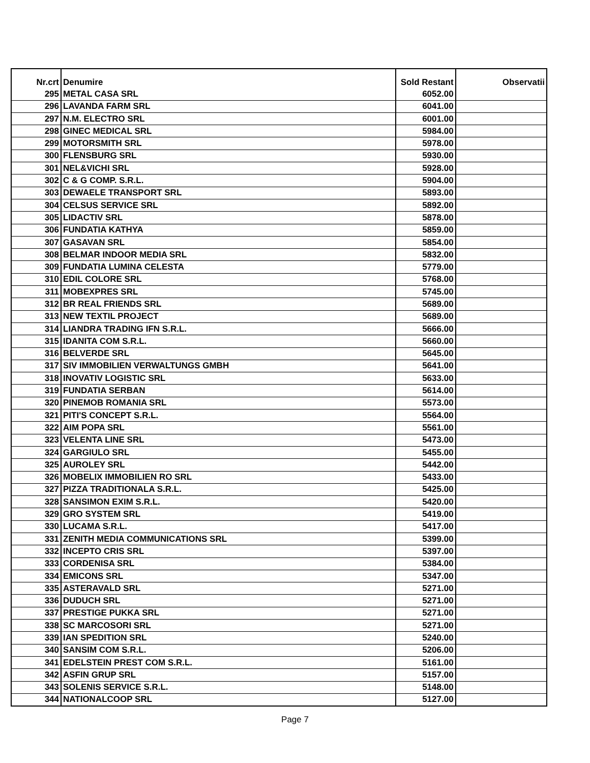| Nr.crt | Denumire | Sold Restant | Observatii |
| --- | --- | --- | --- |
| 295 | METAL CASA SRL | 6052.00 | |
| 296 | LAVANDA FARM SRL | 6041.00 | |
| 297 | N.M. ELECTRO SRL | 6001.00 | |
| 298 | GINEC MEDICAL SRL | 5984.00 | |
| 299 | MOTORSMITH SRL | 5978.00 | |
| 300 | FLENSBURG SRL | 5930.00 | |
| 301 | NEL&VICHI SRL | 5928.00 | |
| 302 | C & G COMP. S.R.L. | 5904.00 | |
| 303 | DEWAELE TRANSPORT SRL | 5893.00 | |
| 304 | CELSUS SERVICE SRL | 5892.00 | |
| 305 | LIDACTIV SRL | 5878.00 | |
| 306 | FUNDATIA KATHYA | 5859.00 | |
| 307 | GASAVAN SRL | 5854.00 | |
| 308 | BELMAR INDOOR MEDIA SRL | 5832.00 | |
| 309 | FUNDATIA LUMINA CELESTA | 5779.00 | |
| 310 | EDIL COLORE SRL | 5768.00 | |
| 311 | MOBEXPRES SRL | 5745.00 | |
| 312 | BR REAL FRIENDS SRL | 5689.00 | |
| 313 | NEW TEXTIL PROJECT | 5689.00 | |
| 314 | LIANDRA TRADING IFN S.R.L. | 5666.00 | |
| 315 | IDANITA COM S.R.L. | 5660.00 | |
| 316 | BELVERDE SRL | 5645.00 | |
| 317 | SIV IMMOBILIEN VERWALTUNGS GMBH | 5641.00 | |
| 318 | INOVATIV LOGISTIC SRL | 5633.00 | |
| 319 | FUNDATIA SERBAN | 5614.00 | |
| 320 | PINEMOB ROMANIA SRL | 5573.00 | |
| 321 | PITI'S CONCEPT S.R.L. | 5564.00 | |
| 322 | AIM POPA SRL | 5561.00 | |
| 323 | VELENTA LINE SRL | 5473.00 | |
| 324 | GARGIULO SRL | 5455.00 | |
| 325 | AUROLEY SRL | 5442.00 | |
| 326 | MOBELIX IMMOBILIEN RO SRL | 5433.00 | |
| 327 | PIZZA TRADITIONALA S.R.L. | 5425.00 | |
| 328 | SANSIMON EXIM S.R.L. | 5420.00 | |
| 329 | GRO SYSTEM SRL | 5419.00 | |
| 330 | LUCAMA S.R.L. | 5417.00 | |
| 331 | ZENITH MEDIA COMMUNICATIONS SRL | 5399.00 | |
| 332 | INCEPTO CRIS SRL | 5397.00 | |
| 333 | CORDENISA SRL | 5384.00 | |
| 334 | EMICONS SRL | 5347.00 | |
| 335 | ASTERAVALD SRL | 5271.00 | |
| 336 | DUDUCH SRL | 5271.00 | |
| 337 | PRESTIGE PUKKA SRL | 5271.00 | |
| 338 | SC MARCOSORI SRL | 5271.00 | |
| 339 | IAN SPEDITION SRL | 5240.00 | |
| 340 | SANSIM COM S.R.L. | 5206.00 | |
| 341 | EDELSTEIN PREST COM S.R.L. | 5161.00 | |
| 342 | ASFIN GRUP SRL | 5157.00 | |
| 343 | SOLENIS SERVICE S.R.L. | 5148.00 | |
| 344 | NATIONALCOOP SRL | 5127.00 | |
Page 7